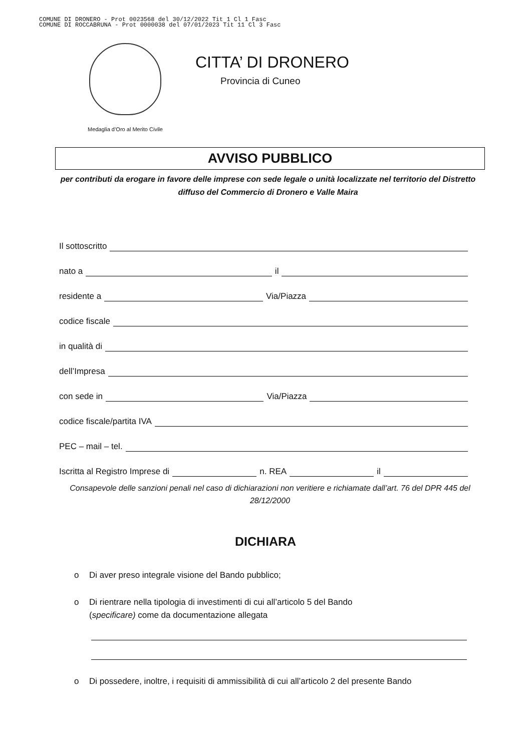COMUNE DI DRONERO - Prot 0023568 del 30/12/2022 Tit 1 Cl 1 Fasc
COMUNE DI ROCCABRUNA - Prot 0000038 del 07/01/2023 Tit 11 Cl 3 Fasc
Medaglia d’Oro al Merito Civile
CITTA’ DI DRONERO
Provincia di Cuneo
AVVISO PUBBLICO
per contributi da erogare in favore delle imprese con sede legale o unità localizzate nel territorio del Distretto diffuso del Commercio di Dronero e Valle Maira
Il sottoscritto
nato a il
residente a Via/Piazza
codice fiscale
in qualità di
dell’Impresa
con sede in Via/Piazza
codice fiscale/partita IVA
PEC – mail – tel.
Iscritta al Registro Imprese di n. REA il
Consapevole delle sanzioni penali nel caso di dichiarazioni non veritiere e richiamate dall’art. 76 del DPR 445 del 28/12/2000
DICHIARA
o Di aver preso integrale visione del Bando pubblico;
o Di rientrare nella tipologia di investimenti di cui all’articolo 5 del Bando
(specificare) come da documentazione allegata
o Di possedere, inoltre, i requisiti di ammissibilità di cui all’articolo 2 del presente Bando